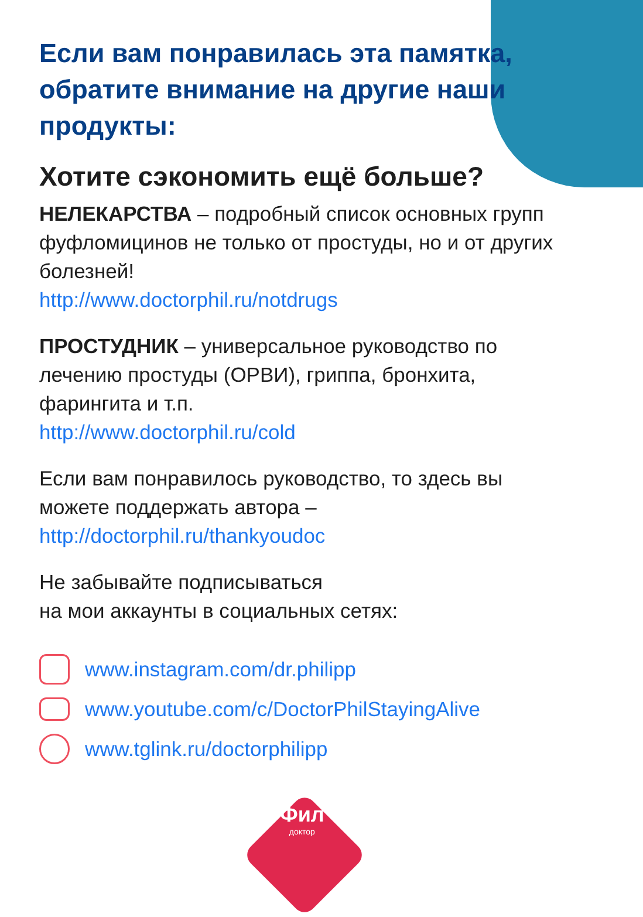Если вам понравилась эта памятка, обратите внимание на другие наши продукты:
Хотите сэкономить ещё больше?
НЕЛЕКАРСТВА – подробный список основных групп фуфломицинов не только от простуды, но и от других болезней!
http://www.doctorphil.ru/notdrugs
ПРОСТУДНИК – универсальное руководство по лечению простуды (ОРВИ), гриппа, бронхита, фарингита и т.п.
http://www.doctorphil.ru/cold
Если вам понравилось руководство, то здесь вы можете поддержать автора –
http://doctorphil.ru/thankyoudoc
Не забывайте подписываться
на мои аккаунты в социальных сетях:
www.instagram.com/dr.philipp
www.youtube.com/c/DoctorPhilStayingAlive
www.tglink.ru/doctorphilipp
Фил
доктор